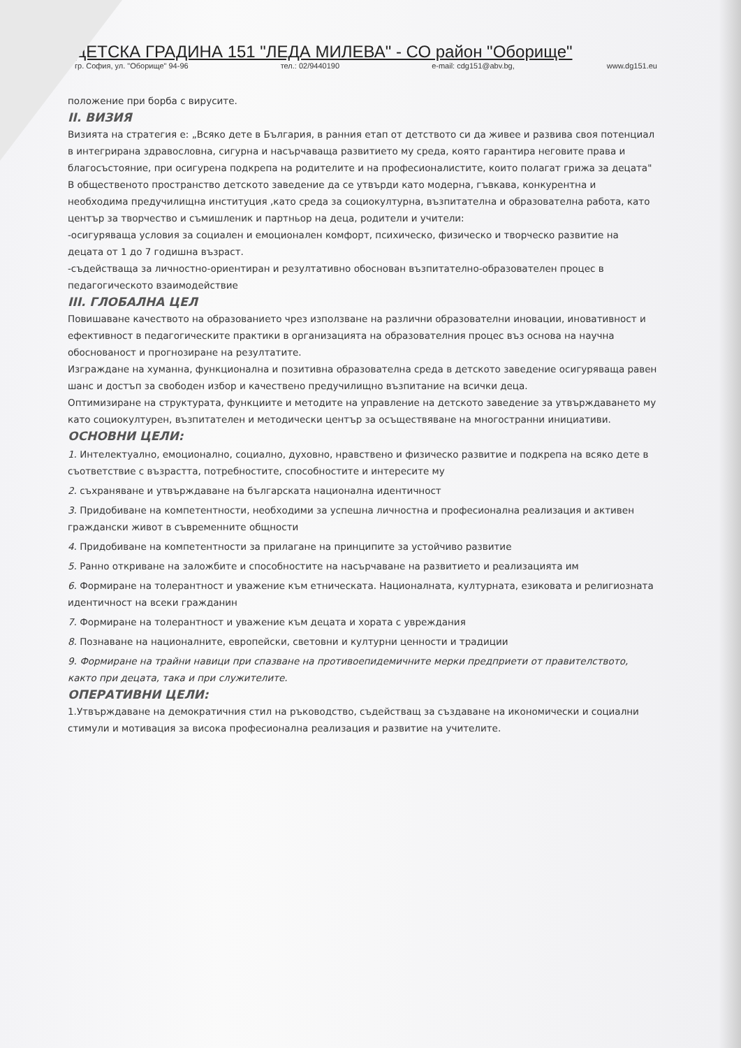ДЕТСКА ГРАДИНА 151 "ЛЕДА МИЛЕВА" - СО район "Оборище"
гр. София, ул. "Оборище" 94-96 тел.: 02/9440190 e-mail: cdg151@abv.bg, www.dg151.eu
положение при борба с вирусите.
II. ВИЗИЯ
Визията на стратегия е: „Всяко дете в България, в ранния етап от детството си да живее и развива своя потенциал в интегрирана здравословна, сигурна и насърчаваща развитието му среда, която гарантира неговите права и благосъстояние, при осигурена подкрепа на родителите и на професионалистите, които полагат грижа за децата"
В общественото пространство детското заведение да се утвърди като модерна, гъвкава, конкурентна и необходима предучилищна институция ,като среда за социокултурна, възпитателна и образователна работа, като център за творчество и съмишленик и партньор на деца, родители и учители:
-осигуряваща условия за социален и емоционален комфорт, психическо, физическо и творческо развитие на децата от 1 до 7 годишна възраст.
-съдействаща за личностно-ориентиран и резултативно обоснован възпитателно-образователен процес в педагогическото взаимодействие
III. ГЛОБАЛНА ЦЕЛ
Повишаване качеството на образованието чрез използване на различни образователни иновации, иновативност и ефективност в педагогическите практики в организацията на образователния процес въз основа на научна обоснованост и прогнозиране на резултатите.
Изграждане на хуманна, функционална и позитивна образователна среда в детското заведение осигуряваща равен шанс и достъп за свободен избор и качествено предучилищно възпитание на всички деца.
Оптимизиране на структурата, функциите и методите на управление на детското заведение за утвърждаването му като социокултурен, възпитателен и методически център за осъществяване на многостранни инициативи.
ОСНОВНИ ЦЕЛИ:
1. Интелектуално, емоционално, социално, духовно, нравствено и физическо развитие и подкрепа на всяко дете в съответствие с възрастта, потребностите, способностите и интересите му
2. съхраняване и утвърждаване на българската национална идентичност
3. Придобиване на компетентности, необходими за успешна личностна и професионална реализация и активен граждански живот в съвременните общности
4. Придобиване на компетентности за прилагане на принципите за устойчиво развитие
5. Ранно откриване на заложбите и способностите на насърчаване на развитието и реализацията им
6. Формиране на толерантност и уважение към етническата. Националната, културната, езиковата и религиозната идентичност на всеки гражданин
7. Формиране на толерантност и уважение към децата и хората с увреждания
8. Познаване на националните, европейски, световни и културни ценности и традиции
9. Формиране на трайни навици при спазване на противоепидемичните мерки предприети от правителството, както при децата, така и при служителите.
ОПЕРАТИВНИ ЦЕЛИ:
1.Утвърждаване на демократичния стил на ръководство, съдействащ за създаване на икономически и социални стимули и мотивация за висока професионална реализация и развитие на учителите.